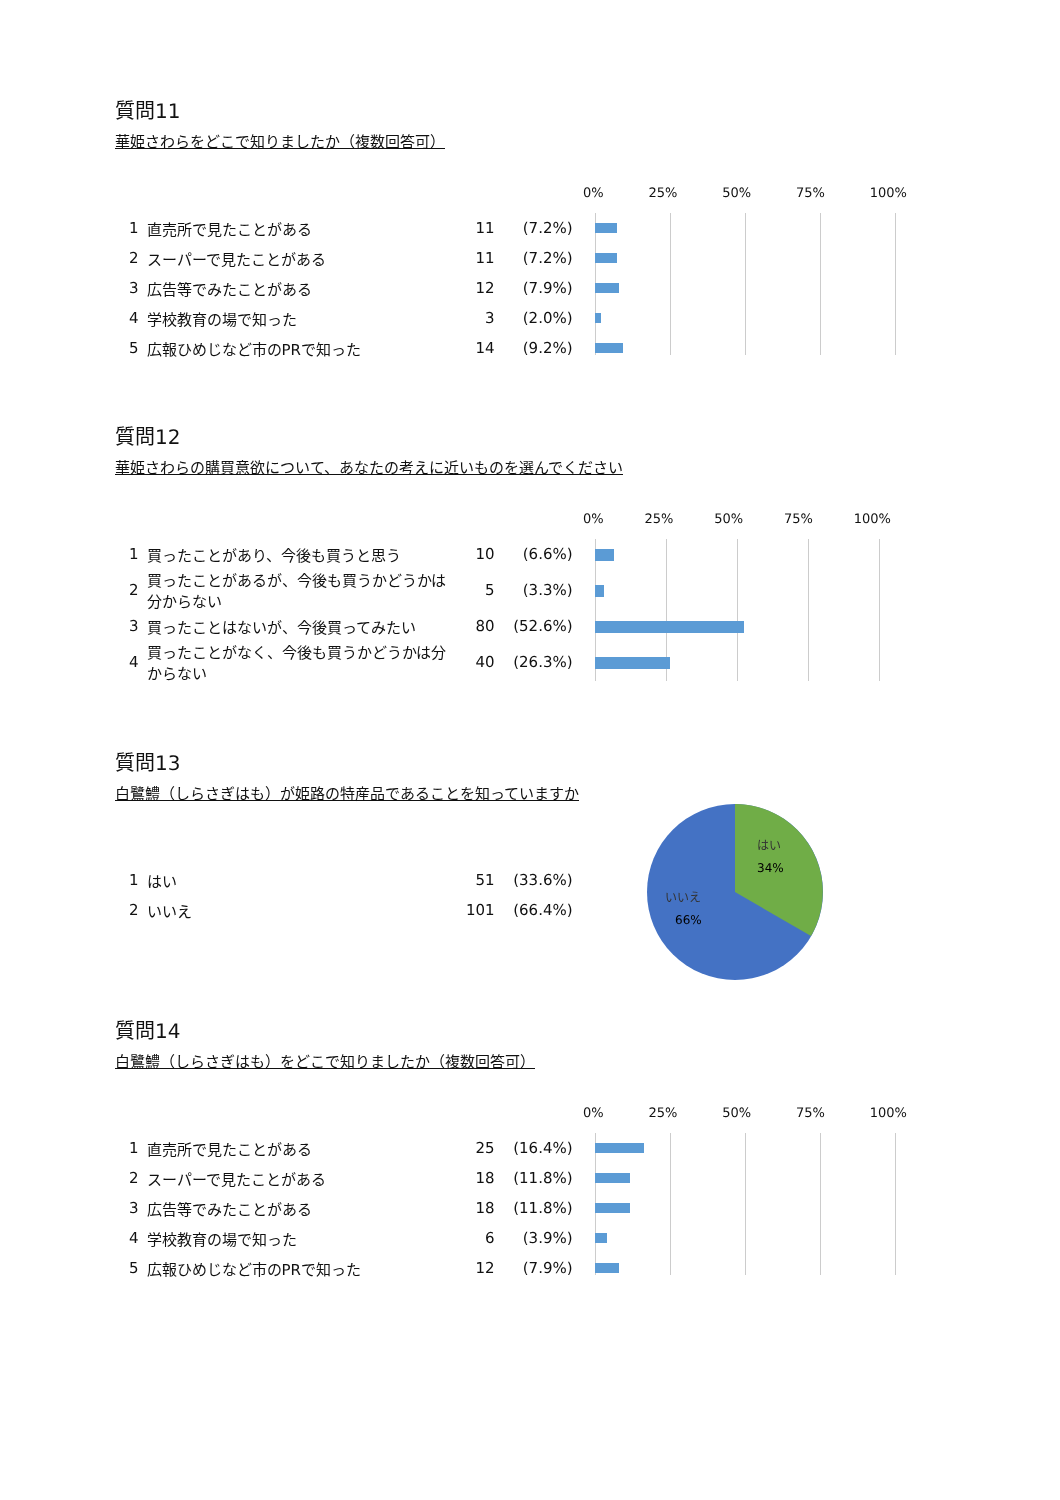質問11
華姫さわらをどこで知りましたか（複数回答可）
| 1 | 直売所で見たことがある | 11 | (7.2%) |
| 2 | スーパーで見たことがある | 11 | (7.2%) |
| 3 | 広告等でみたことがある | 12 | (7.9%) |
| 4 | 学校教育の場で知った | 3 | (2.0%) |
| 5 | 広報ひめじなど市のPRで知った | 14 | (9.2%) |
0% 25% 50% 75% 100%
質問12
華姫さわらの購買意欲について、あなたの考えに近いものを選んでください
| 1 | 買ったことがあり、今後も買うと思う | 10 | (6.6%) |
| 2 | 買ったことがあるが、今後も買うかどうかは分からない | 5 | (3.3%) |
| 3 | 買ったことはないが、今後買ってみたい | 80 | (52.6%) |
| 4 | 買ったことがなく、今後も買うかどうかは分からない | 40 | (26.3%) |
0% 25% 50% 75% 100%
質問13
白鷺鱧（しらさぎはも）が姫路の特産品であることを知っていますか
| 1 | はい | 51 | (33.6%) |
| 2 | いいえ | 101 | (66.4%) |
はい
34%
いいえ
66%
質問14
白鷺鱧（しらさぎはも）をどこで知りましたか（複数回答可）
| 1 | 直売所で見たことがある | 25 | (16.4%) |
| 2 | スーパーで見たことがある | 18 | (11.8%) |
| 3 | 広告等でみたことがある | 18 | (11.8%) |
| 4 | 学校教育の場で知った | 6 | (3.9%) |
| 5 | 広報ひめじなど市のPRで知った | 12 | (7.9%) |
0% 25% 50% 75% 100%